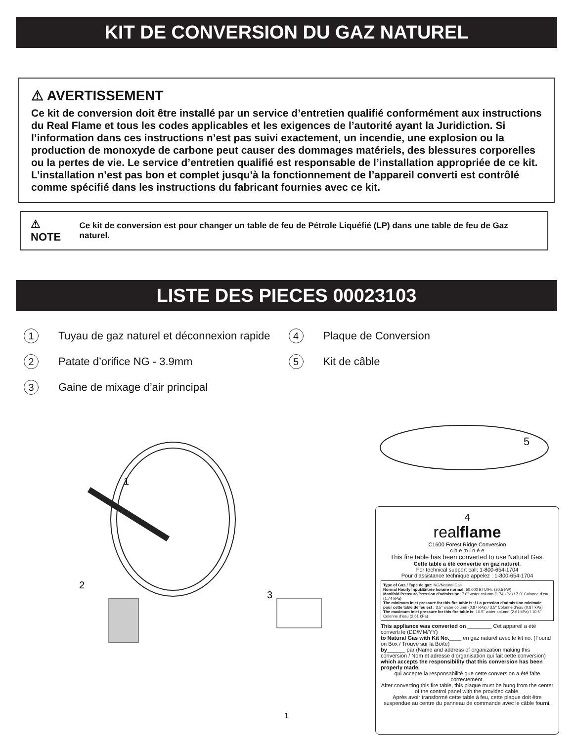KIT DE CONVERSION DU GAZ NATUREL
⚠ AVERTISSEMENT
Ce kit de conversion doit être installé par un service d’entretien qualifié conformément aux instructions du Real Flame et tous les codes applicables et les exigences de l’autorité ayant la Juridiction. Si l’information dans ces instructions n’est pas suivi exactement, un incendie, une explosion ou la production de monoxyde de carbone peut causer des dommages matériels, des blessures corporelles ou la pertes de vie. Le service d’entretien qualifié est responsable de l’installation appropriée de ce kit. L’installation n’est pas bon et complet jusqu’à la fonctionnement de l’appareil converti est contrôlé comme spécifié dans les instructions du fabricant fournies avec ce kit.
⚠ NOTE
Ce kit de conversion est pour changer un table de feu de Pétrole Liquéfié (LP) dans une table de feu de Gaz naturel.
LISTE DES PIECES 00023103
1 Tuyau de gaz naturel et déconnexion rapide
2 Patate d’orifice NG - 3.9mm
3 Gaine de mixage d’air principal
4 Plaque de Conversion
5 Kit de câble
1
2
3
5
4
realflame
C1600 Forest Ridge Conversion
c h e m i n é e
This fire table has been converted to use Natural Gas.
Cette table a été convertie en gaz naturel.
For technical support call: 1-800-654-1704
Pour d’assistance technique appelez : 1-800-654-1704
Type of Gas / Type de gaz: NG/Natural Gas
Normal Hourly Input/Entrée horaire normal: 50,000 BTU/Hr. (20.5 kW)
Manifold Pressure/Pression d’admission: 7.0" water column (1.74 kPa) / 7.0" Colonne d’eau (1.74 kPa)
The minimum inlet pressure for this fire table is: / La pression d’admission minimale pour cette table de feu est : 3.5" water column (0.87 kPa) / 3.5" Colonne d’eau (0.87 kPa)
The maximum inlet pressure for this fire table is: 10.5" water column (2.61 kPa) / 10.5" Colonne d’eau (2.61 kPa)
This appliance was converted on ________ Cet appareil a été converti le (DD/MM/YY)
to Natural Gas with Kit No.____ en gaz naturel avec le kit no. (Found on Box / Trouvé sur la Boîte)
by______ par (Name and address of organization making this conversion / Nom et adresse d’organisation qui fait cette conversion)
which accepts the responsibility that this conversion has been properly made.
qui accepte la responsabilité que cette conversion a été faite correctement.
After converting this fire table, this plaque must be hung from the center of the control panel with the provided cable.
Après avoir transformé cette table à feu, cette plaque doit être suspendue au centre du panneau de commande avec le câble fourni.
1